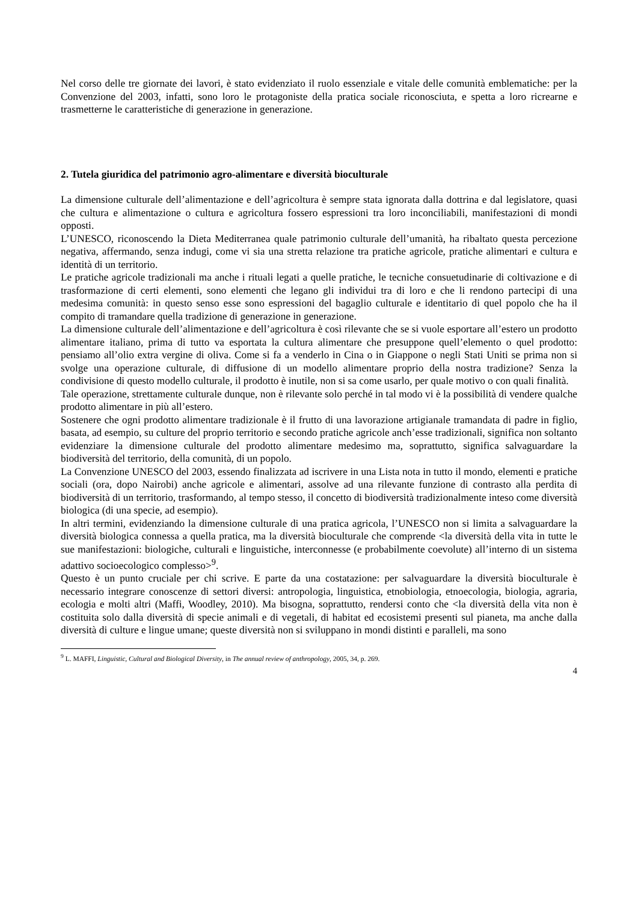Nel corso delle tre giornate dei lavori, è stato evidenziato il ruolo essenziale e vitale delle comunità emblematiche: per la Convenzione del 2003, infatti, sono loro le protagoniste della pratica sociale riconosciuta, e spetta a loro ricrearne e trasmetterne le caratteristiche di generazione in generazione.
2. Tutela giuridica del patrimonio agro-alimentare e diversità bioculturale
La dimensione culturale dell’alimentazione e dell’agricoltura è sempre stata ignorata dalla dottrina e dal legislatore, quasi che cultura e alimentazione o cultura e agricoltura fossero espressioni tra loro inconciliabili, manifestazioni di mondi opposti.
L’UNESCO, riconoscendo la Dieta Mediterranea quale patrimonio culturale dell’umanità, ha ribaltato questa percezione negativa, affermando, senza indugi, come vi sia una stretta relazione tra pratiche agricole, pratiche alimentari e cultura e identità di un territorio.
Le pratiche agricole tradizionali ma anche i rituali legati a quelle pratiche, le tecniche consuetudinarie di coltivazione e di trasformazione di certi elementi, sono elementi che legano gli individui tra di loro e che li rendono partecipi di una medesima comunità: in questo senso esse sono espressioni del bagaglio culturale e identitario di quel popolo che ha il compito di tramandare quella tradizione di generazione in generazione.
La dimensione culturale dell’alimentazione e dell’agricoltura è così rilevante che se si vuole esportare all’estero un prodotto alimentare italiano, prima di tutto va esportata la cultura alimentare che presuppone quell’elemento o quel prodotto: pensiamo all’olio extra vergine di oliva. Come si fa a venderlo in Cina o in Giappone o negli Stati Uniti se prima non si svolge una operazione culturale, di diffusione di un modello alimentare proprio della nostra tradizione? Senza la condivisione di questo modello culturale, il prodotto è inutile, non si sa come usarlo, per quale motivo o con quali finalità.
Tale operazione, strettamente culturale dunque, non è rilevante solo perché in tal modo vi è la possibilità di vendere qualche prodotto alimentare in più all’estero.
Sostenere che ogni prodotto alimentare tradizionale è il frutto di una lavorazione artigianale tramandata di padre in figlio, basata, ad esempio, su culture del proprio territorio e secondo pratiche agricole anch’esse tradizionali, significa non soltanto evidenziare la dimensione culturale del prodotto alimentare medesimo ma, soprattutto, significa salvaguardare la biodiversità del territorio, della comunità, di un popolo.
La Convenzione UNESCO del 2003, essendo finalizzata ad iscrivere in una Lista nota in tutto il mondo, elementi e pratiche sociali (ora, dopo Nairobi) anche agricole e alimentari, assolve ad una rilevante funzione di contrasto alla perdita di biodiversità di un territorio, trasformando, al tempo stesso, il concetto di biodiversità tradizionalmente inteso come diversità biologica (di una specie, ad esempio).
In altri termini, evidenziando la dimensione culturale di una pratica agricola, l’UNESCO non si limita a salvaguardare la diversità biologica connessa a quella pratica, ma la diversità bioculturale che comprende <la diversità della vita in tutte le sue manifestazioni: biologiche, culturali e linguistiche, interconnesse (e probabilmente coevolute) all’interno di un sistema adattivo socioecologico complesso><sup>9</sup>.
Questo è un punto cruciale per chi scrive. E parte da una costatazione: per salvaguardare la diversità bioculturale è necessario integrare conoscenze di settori diversi: antropologia, linguistica, etnobiologia, etnoecologia, biologia, agraria, ecologia e molti altri (Maffi, Woodley, 2010). Ma bisogna, soprattutto, rendersi conto che <la diversità della vita non è costituita solo dalla diversità di specie animali e di vegetali, di habitat ed ecosistemi presenti sul pianeta, ma anche dalla diversità di culture e lingue umane; queste diversità non si sviluppano in mondi distinti e paralleli, ma sono
<sup>9</sup> L. MAFFI, Linguistic, Cultural and Biological Diversity, in The annual review of anthropology, 2005, 34, p. 269.
4